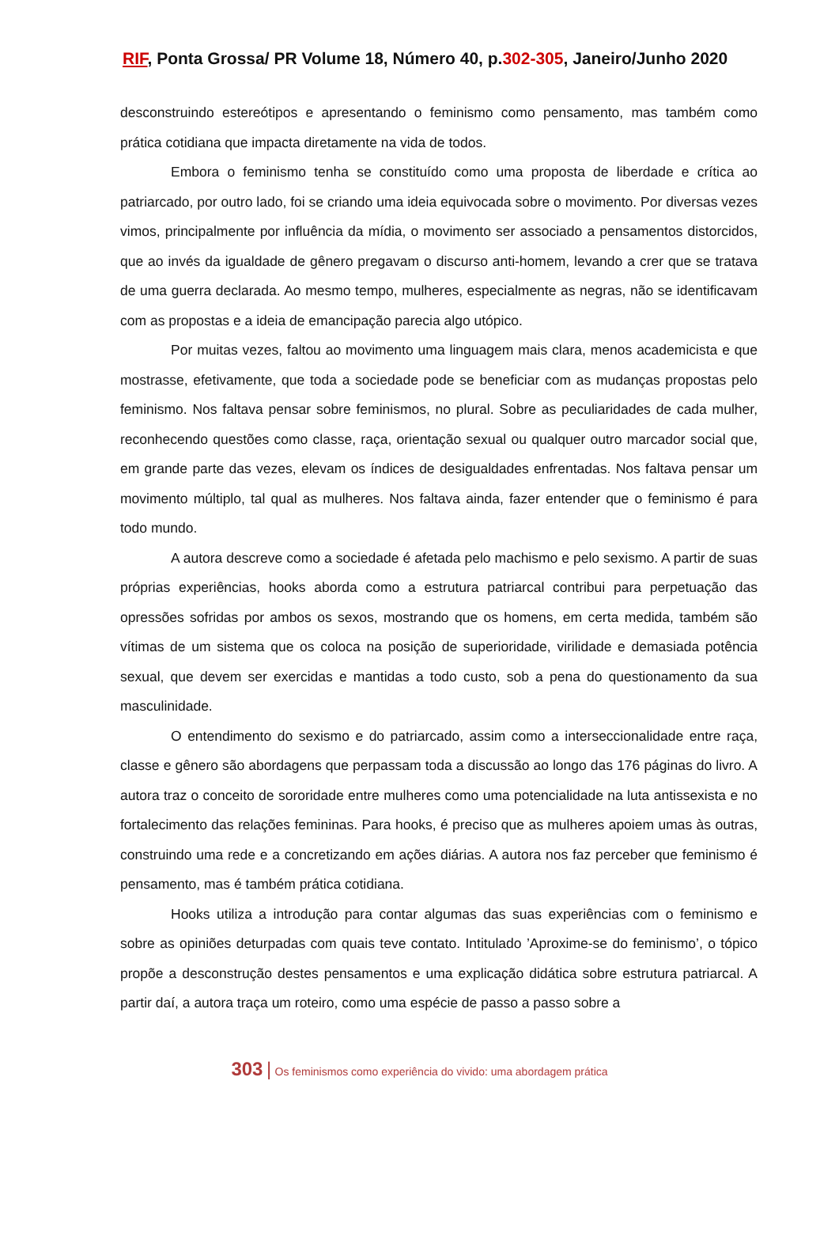RIF, Ponta Grossa/ PR Volume 18, Número 40, p.302-305, Janeiro/Junho 2020
desconstruindo estereótipos e apresentando o feminismo como pensamento, mas também como prática cotidiana que impacta diretamente na vida de todos.
Embora o feminismo tenha se constituído como uma proposta de liberdade e crítica ao patriarcado, por outro lado, foi se criando uma ideia equivocada sobre o movimento. Por diversas vezes vimos, principalmente por influência da mídia, o movimento ser associado a pensamentos distorcidos, que ao invés da igualdade de gênero pregavam o discurso anti-homem, levando a crer que se tratava de uma guerra declarada. Ao mesmo tempo, mulheres, especialmente as negras, não se identificavam com as propostas e a ideia de emancipação parecia algo utópico.
Por muitas vezes, faltou ao movimento uma linguagem mais clara, menos academicista e que mostrasse, efetivamente, que toda a sociedade pode se beneficiar com as mudanças propostas pelo feminismo. Nos faltava pensar sobre feminismos, no plural. Sobre as peculiaridades de cada mulher, reconhecendo questões como classe, raça, orientação sexual ou qualquer outro marcador social que, em grande parte das vezes, elevam os índices de desigualdades enfrentadas. Nos faltava pensar um movimento múltiplo, tal qual as mulheres. Nos faltava ainda, fazer entender que o feminismo é para todo mundo.
A autora descreve como a sociedade é afetada pelo machismo e pelo sexismo. A partir de suas próprias experiências, hooks aborda como a estrutura patriarcal contribui para perpetuação das opressões sofridas por ambos os sexos, mostrando que os homens, em certa medida, também são vítimas de um sistema que os coloca na posição de superioridade, virilidade e demasiada potência sexual, que devem ser exercidas e mantidas a todo custo, sob a pena do questionamento da sua masculinidade.
O entendimento do sexismo e do patriarcado, assim como a interseccionalidade entre raça, classe e gênero são abordagens que perpassam toda a discussão ao longo das 176 páginas do livro. A autora traz o conceito de sororidade entre mulheres como uma potencialidade na luta antissexista e no fortalecimento das relações femininas. Para hooks, é preciso que as mulheres apoiem umas às outras, construindo uma rede e a concretizando em ações diárias. A autora nos faz perceber que feminismo é pensamento, mas é também prática cotidiana.
Hooks utiliza a introdução para contar algumas das suas experiências com o feminismo e sobre as opiniões deturpadas com quais teve contato. Intitulado ’Aproxime-se do feminismo’, o tópico propõe a desconstrução destes pensamentos e uma explicação didática sobre estrutura patriarcal. A partir daí, a autora traça um roteiro, como uma espécie de passo a passo sobre a
303 | Os feminismos como experiência do vivido: uma abordagem prática